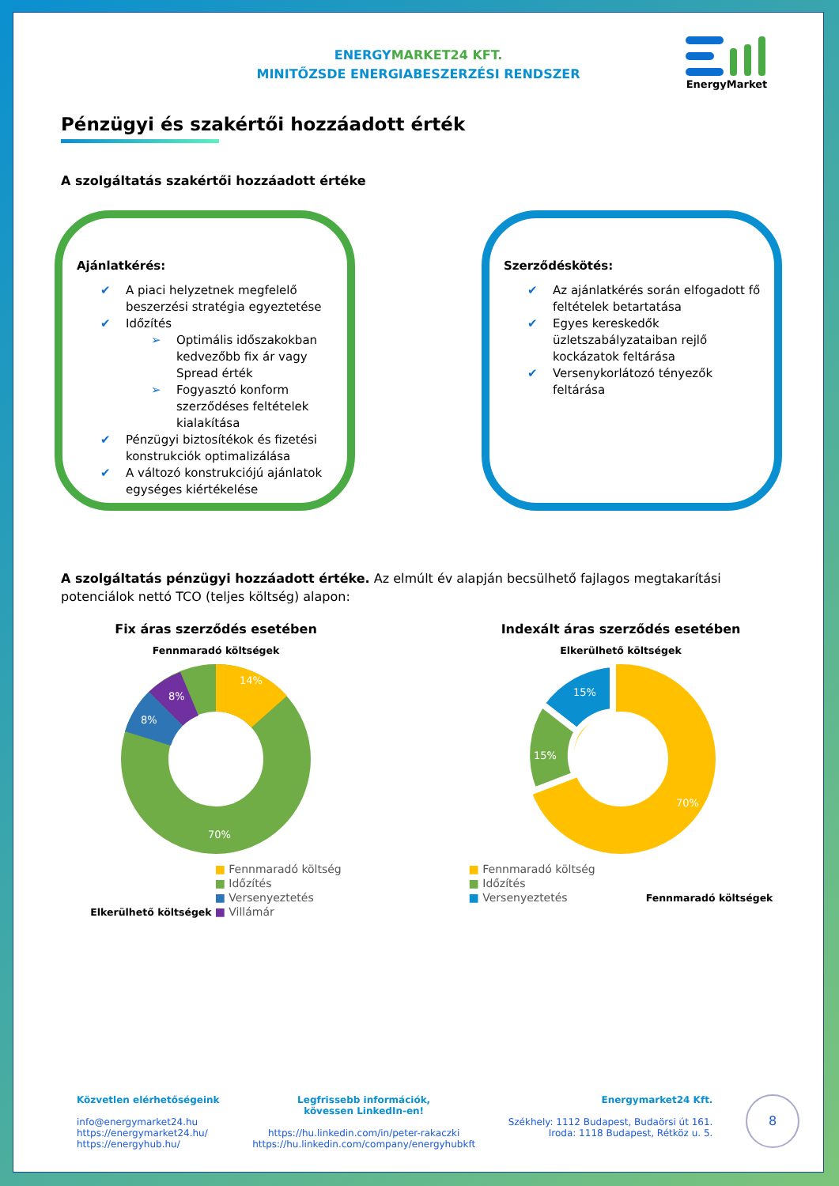ENERGYMARKET24 KFT.
MINITŐZSDE ENERGIABESZERZÉSI RENDSZER
EnergyMarket
Pénzügyi és szakértői hozzáadott érték
A szolgáltatás szakértői hozzáadott értéke
Ajánlatkérés:
✔ A piaci helyzetnek megfelelő beszerzési stratégia egyeztetése
✔ Időzítés
➢ Optimális időszakokban kedvezőbb fix ár vagy Spread érték
➢ Fogyasztó konform szerződéses feltételek kialakítása
✔ Pénzügyi biztosítékok és fizetési konstrukciók optimalizálása
✔ A változó konstrukciójú ajánlatok egységes kiértékelése
Szerződéskötés:
✔ Az ajánlatkérés során elfogadott fő feltételek betartatása
✔ Egyes kereskedők üzletszabályzataiban rejlő kockázatok feltárása
✔ Versenykorlátozó tényezők feltárása
A szolgáltatás pénzügyi hozzáadott értéke. Az elmúlt év alapján becsülhető fajlagos megtakarítási potenciálok nettó TCO (teljes költség) alapon:
Fix áras szerződés esetében
Fennmaradó költségek
14%
8%
8%
70%
Elkerülhető költségek
■ Fennmaradó költség
■ Időzítés
■ Versenyeztetés
■ Villámár
Indexált áras szerződés esetében
Elkerülhető költségek
15%
15%
70%
■ Fennmaradó költség
■ Időzítés
■ Versenyeztetés
Fennmaradó költségek
Közvetlen elérhetőségeink
info@energymarket24.hu
https://energymarket24.hu/
https://energyhub.hu/
Legfrissebb információk,
kövessen LinkedIn-en!
https://hu.linkedin.com/in/peter-rakaczki
https://hu.linkedin.com/company/energyhubkft
Energymarket24 Kft.
Székhely: 1112 Budapest, Budaörsi út 161.
Iroda: 1118 Budapest, Rétköz u. 5.
8